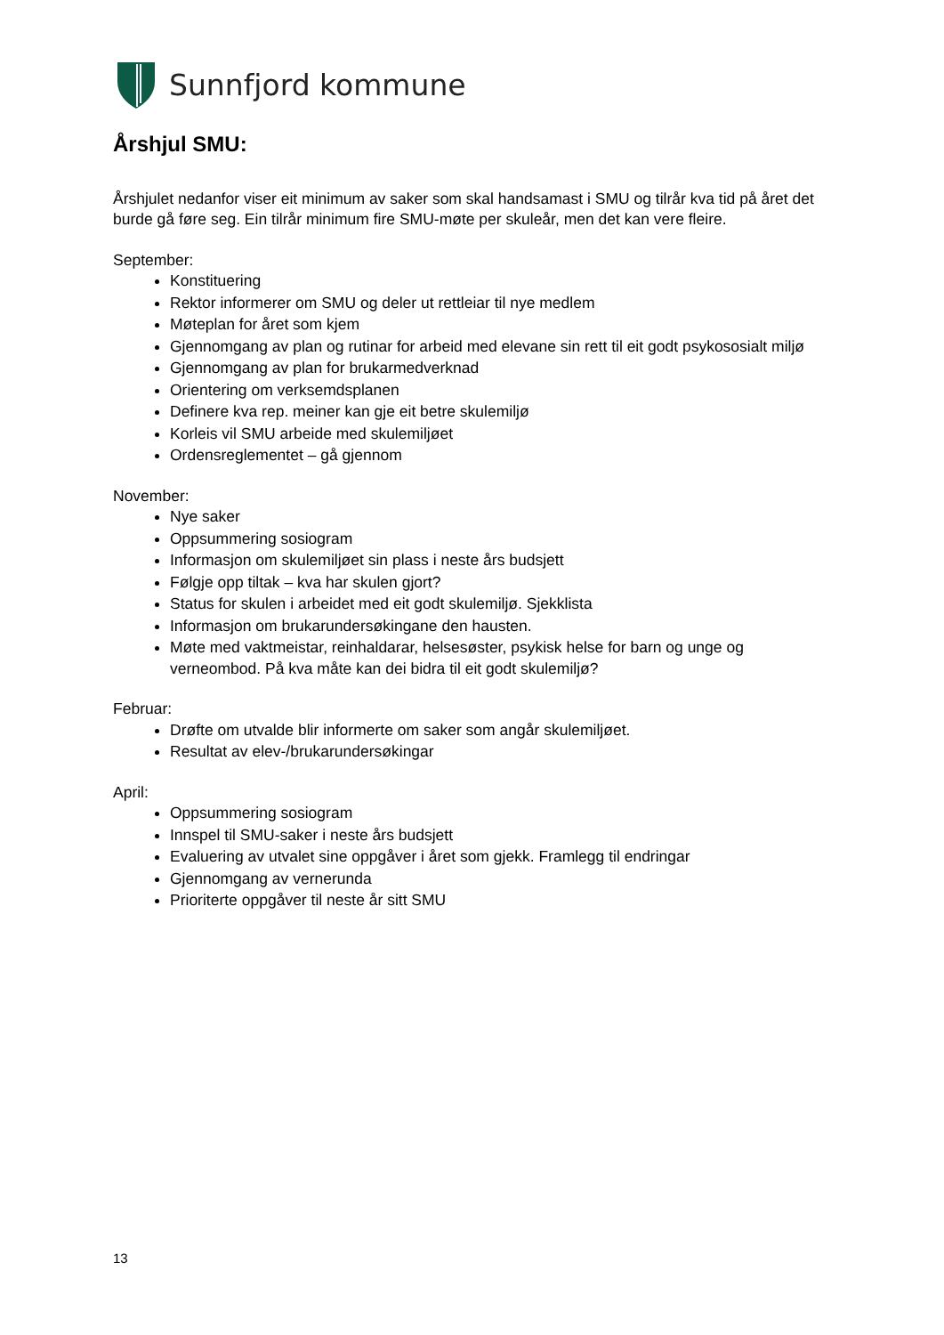Sunnfjord kommune
Årshjul SMU:
Årshjulet nedanfor viser eit minimum av saker som skal handsamast i SMU og tilrår kva tid på året det burde gå føre seg. Ein tilrår minimum fire SMU-møte per skuleår, men det kan vere fleire.
September:
Konstituering
Rektor informerer om SMU og deler ut rettleiar til nye medlem
Møteplan for året som kjem
Gjennomgang av plan og rutinar for arbeid med elevane sin rett til eit godt psykososialt miljø
Gjennomgang av plan for brukarmedverknad
Orientering om verksemdsplanen
Definere kva rep. meiner kan gje eit betre skulemiljø
Korleis vil SMU arbeide med skulemiljøet
Ordensreglementet – gå gjennom
November:
Nye saker
Oppsummering sosiogram
Informasjon om skulemiljøet sin plass i neste års budsjett
Følgje opp tiltak – kva har skulen gjort?
Status for skulen i arbeidet med eit godt skulemiljø. Sjekklista
Informasjon om brukarundersøkingane den hausten.
Møte med vaktmeistar, reinhaldarar, helsesøster, psykisk helse for barn og unge og verneombod. På kva måte kan dei bidra til eit godt skulemiljø?
Februar:
Drøfte om utvalde blir informerte om saker som angår skulemiljøet.
Resultat av elev-/brukarundersøkingar
April:
Oppsummering sosiogram
Innspel til SMU-saker i neste års budsjett
Evaluering av utvalet sine oppgåver i året som gjekk. Framlegg til endringar
Gjennomgang av vernerunda
Prioriterte oppgåver til neste år sitt SMU
13